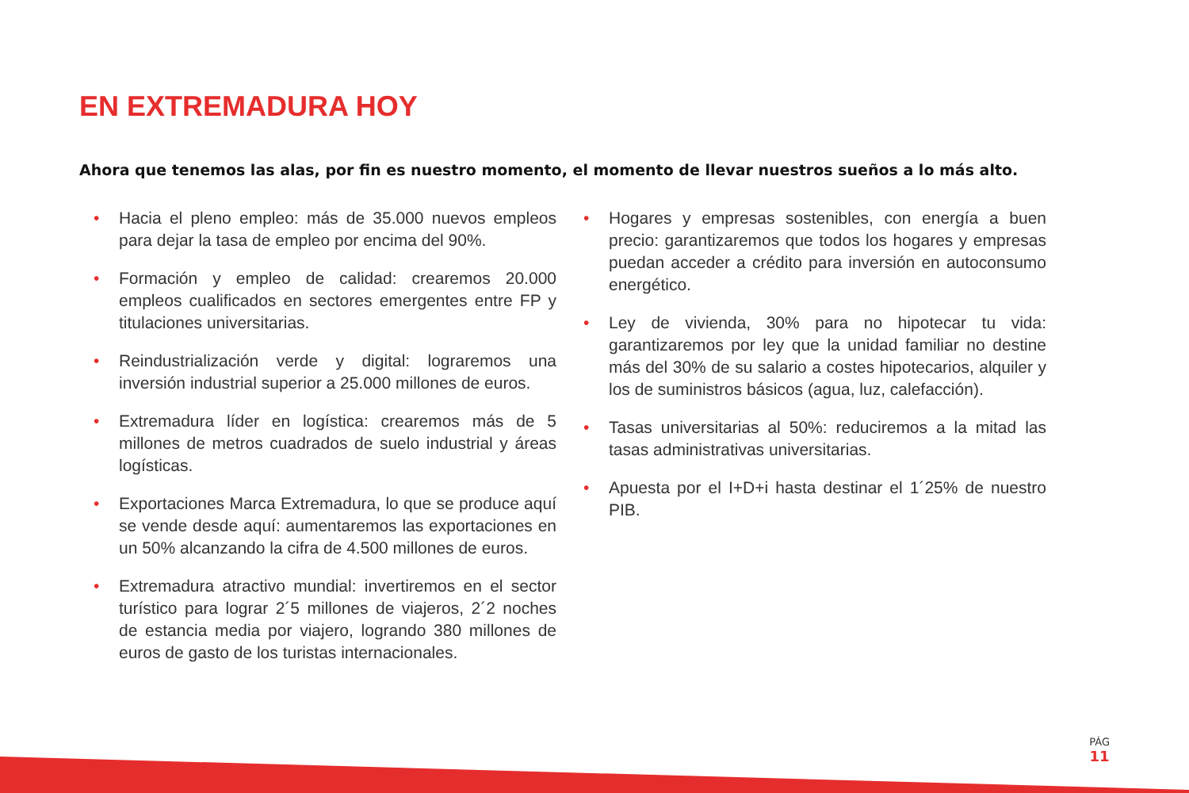EN EXTREMADURA HOY
Ahora que tenemos las alas, por fin es nuestro momento, el momento de llevar nuestros sueños a lo más alto.
• Hacia el pleno empleo: más de 35.000 nuevos empleos para dejar la tasa de empleo por encima del 90%.
• Formación y empleo de calidad: crearemos 20.000 empleos cualificados en sectores emergentes entre FP y titulaciones universitarias.
• Reindustrialización verde y digital: lograremos una inversión industrial superior a 25.000 millones de euros.
• Extremadura líder en logística: crearemos más de 5 millones de metros cuadrados de suelo industrial y áreas logísticas.
• Exportaciones Marca Extremadura, lo que se produce aquí se vende desde aquí: aumentaremos las exportaciones en un 50% alcanzando la cifra de 4.500 millones de euros.
• Extremadura atractivo mundial: invertiremos en el sector turístico para lograr 2´5 millones de viajeros, 2´2 noches de estancia media por viajero, logrando 380 millones de euros de gasto de los turistas internacionales.
• Hogares y empresas sostenibles, con energía a buen precio: garantizaremos que todos los hogares y empresas puedan acceder a crédito para inversión en autoconsumo energético.
• Ley de vivienda, 30% para no hipotecar tu vida: garantizaremos por ley que la unidad familiar no destine más del 30% de su salario a costes hipotecarios, alquiler y los de suministros básicos (agua, luz, calefacción).
• Tasas universitarias al 50%: reduciremos a la mitad las tasas administrativas universitarias.
• Apuesta por el I+D+i hasta destinar el 1´25% de nuestro PIB.
PÁG
11